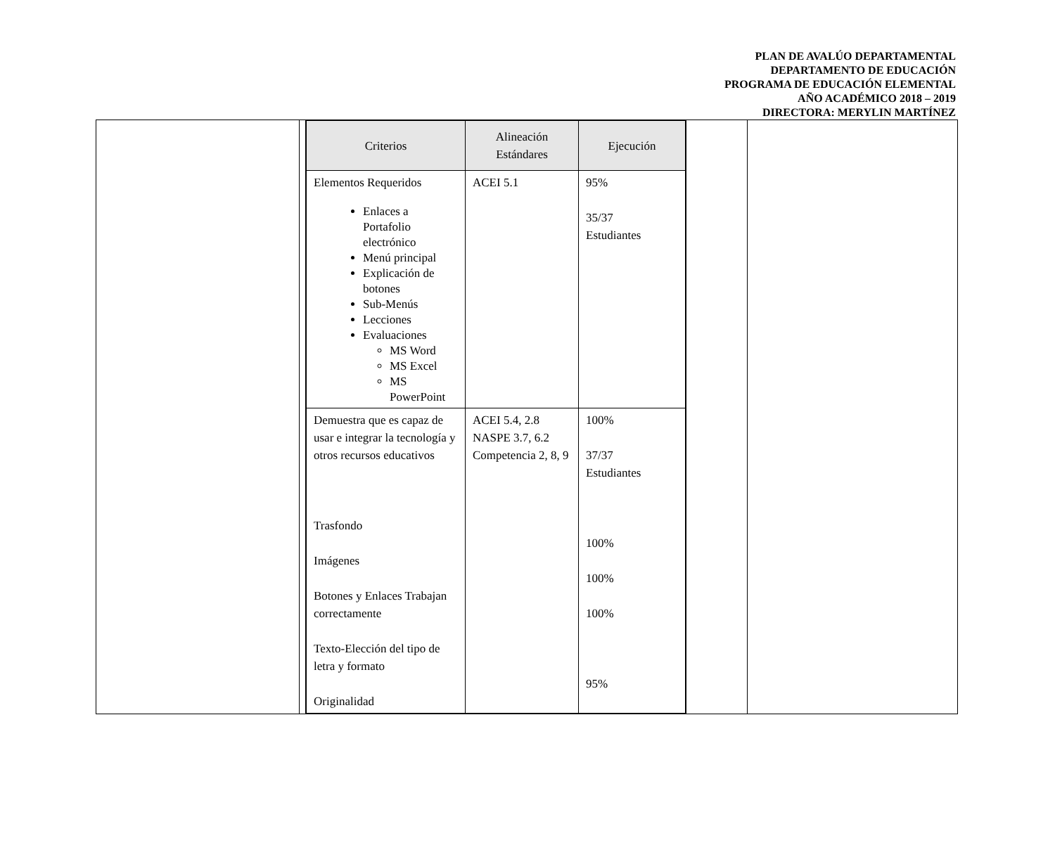PLAN DE AVALÚO DEPARTAMENTAL
DEPARTAMENTO DE EDUCACIÓN
PROGRAMA DE EDUCACIÓN ELEMENTAL
AÑO ACADÉMICO 2018 – 2019
DIRECTORA: MERYLIN MARTÍNEZ
| | | / Criterios / Alineación Estándares / Ejecución / / --- / --- / --- / / Elementos Requeridos Enlaces a Portafolio electrónico Menú principal Explicación de botones Sub-Menús Lecciones Evaluaciones MS Word MS Excel MS PowerPoint / ACEI 5.1 / 95% 35/37 Estudiantes / / Demuestra que es capaz de usar e integrar la tecnología y otros recursos educativos Trasfondo Imágenes Botones y Enlaces Trabajan correctamente Texto-Elección del tipo de letra y formato Originalidad / ACEI 5.4, 2.8 NASPE 3.7, 6.2 Competencia 2, 8, 9 / 100% 37/37 Estudiantes 100% 100% 100% 95% / | | |